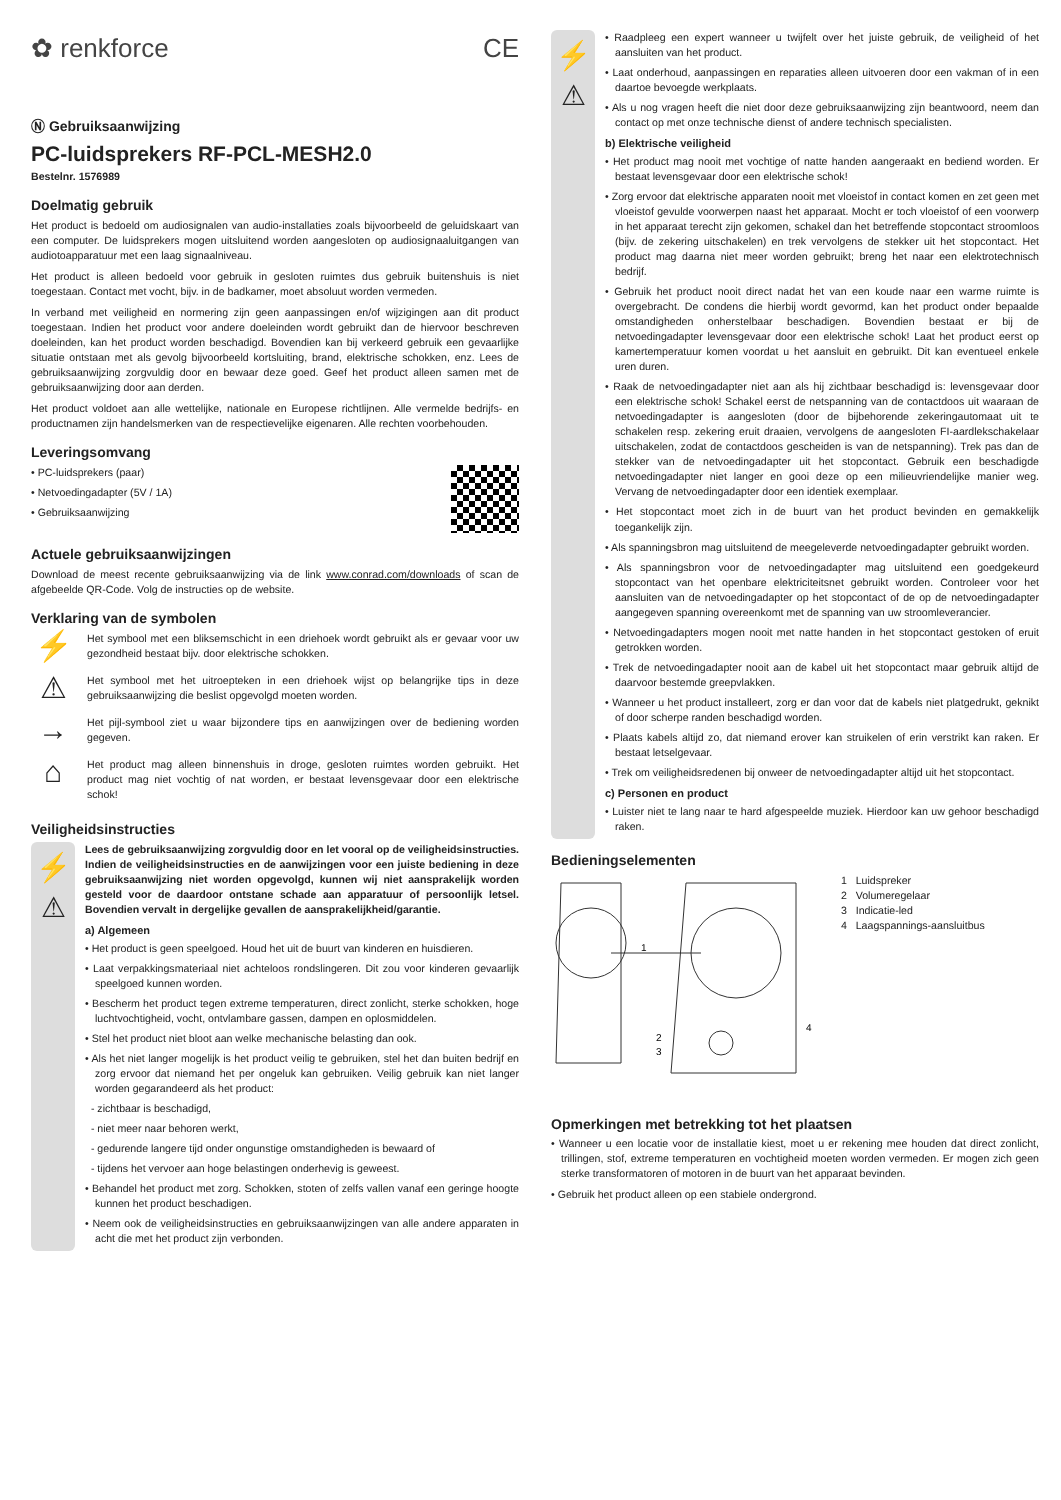✿ renkforce CE
Ⓝ Gebruiksaanwijzing
PC-luidsprekers RF-PCL-MESH2.0
Bestelnr. 1576989
Doelmatig gebruik
Het product is bedoeld om audiosignalen van audio-installaties zoals bijvoorbeeld de geluidskaart van een computer. De luidsprekers mogen uitsluitend worden aangesloten op audiosignaaluitgangen van audiotoapparatuur met een laag signaalniveau.
Het product is alleen bedoeld voor gebruik in gesloten ruimtes dus gebruik buitenshuis is niet toegestaan. Contact met vocht, bijv. in de badkamer, moet absoluut worden vermeden.
In verband met veiligheid en normering zijn geen aanpassingen en/of wijzigingen aan dit product toegestaan. Indien het product voor andere doeleinden wordt gebruikt dan de hiervoor beschreven doeleinden, kan het product worden beschadigd. Bovendien kan bij verkeerd gebruik een gevaarlijke situatie ontstaan met als gevolg bijvoorbeeld kortsluiting, brand, elektrische schokken, enz. Lees de gebruiksaanwijzing zorgvuldig door en bewaar deze goed. Geef het product alleen samen met de gebruiksaanwijzing door aan derden.
Het product voldoet aan alle wettelijke, nationale en Europese richtlijnen. Alle vermelde bedrijfs- en productnamen zijn handelsmerken van de respectievelijke eigenaren. Alle rechten voorbehouden.
Leveringsomvang
• PC-luidsprekers (paar)
• Netvoedingadapter (5V / 1A)
• Gebruiksaanwijzing
Actuele gebruiksaanwijzingen
Download de meest recente gebruiksaanwijzing via de link www.conrad.com/downloads of scan de afgebeelde QR-Code. Volg de instructies op de website.
Verklaring van de symbolen
⚡
Het symbool met een bliksemschicht in een driehoek wordt gebruikt als er gevaar voor uw gezondheid bestaat bijv. door elektrische schokken.
⚠
Het symbool met het uitroepteken in een driehoek wijst op belangrijke tips in deze gebruiksaanwijzing die beslist opgevolgd moeten worden.
→
Het pijl-symbool ziet u waar bijzondere tips en aanwijzingen over de bediening worden gegeven.
⌂
Het product mag alleen binnenshuis in droge, gesloten ruimtes worden gebruikt. Het product mag niet vochtig of nat worden, er bestaat levensgevaar door een elektrische schok!
Veiligheidsinstructies
⚡
⚠
Lees de gebruiksaanwijzing zorgvuldig door en let vooral op de veiligheidsinstructies. Indien de veiligheidsinstructies en de aanwijzingen voor een juiste bediening in deze gebruiksaanwijzing niet worden opgevolgd, kunnen wij niet aansprakelijk worden gesteld voor de daardoor ontstane schade aan apparatuur of persoonlijk letsel. Bovendien vervalt in dergelijke gevallen de aansprakelijkheid/garantie.
a) Algemeen
• Het product is geen speelgoed. Houd het uit de buurt van kinderen en huisdieren.
• Laat verpakkingsmateriaal niet achteloos rondslingeren. Dit zou voor kinderen gevaarlijk speelgoed kunnen worden.
• Bescherm het product tegen extreme temperaturen, direct zonlicht, sterke schokken, hoge luchtvochtigheid, vocht, ontvlambare gassen, dampen en oplosmiddelen.
• Stel het product niet bloot aan welke mechanische belasting dan ook.
• Als het niet langer mogelijk is het product veilig te gebruiken, stel het dan buiten bedrijf en zorg ervoor dat niemand het per ongeluk kan gebruiken. Veilig gebruik kan niet langer worden gegarandeerd als het product:
- zichtbaar is beschadigd,
- niet meer naar behoren werkt,
- gedurende langere tijd onder ongunstige omstandigheden is bewaard of
- tijdens het vervoer aan hoge belastingen onderhevig is geweest.
• Behandel het product met zorg. Schokken, stoten of zelfs vallen vanaf een geringe hoogte kunnen het product beschadigen.
• Neem ook de veiligheidsinstructies en gebruiksaanwijzingen van alle andere apparaten in acht die met het product zijn verbonden.
⚡
⚠
• Raadpleeg een expert wanneer u twijfelt over het juiste gebruik, de veiligheid of het aansluiten van het product.
• Laat onderhoud, aanpassingen en reparaties alleen uitvoeren door een vakman of in een daartoe bevoegde werkplaats.
• Als u nog vragen heeft die niet door deze gebruiksaanwijzing zijn beantwoord, neem dan contact op met onze technische dienst of andere technisch specialisten.
b) Elektrische veiligheid
• Het product mag nooit met vochtige of natte handen aangeraakt en bediend worden. Er bestaat levensgevaar door een elektrische schok!
• Zorg ervoor dat elektrische apparaten nooit met vloeistof in contact komen en zet geen met vloeistof gevulde voorwerpen naast het apparaat. Mocht er toch vloeistof of een voorwerp in het apparaat terecht zijn gekomen, schakel dan het betreffende stopcontact stroomloos (bijv. de zekering uitschakelen) en trek vervolgens de stekker uit het stopcontact. Het product mag daarna niet meer worden gebruikt; breng het naar een elektrotechnisch bedrijf.
• Gebruik het product nooit direct nadat het van een koude naar een warme ruimte is overgebracht. De condens die hierbij wordt gevormd, kan het product onder bepaalde omstandigheden onherstelbaar beschadigen. Bovendien bestaat er bij de netvoedingadapter levensgevaar door een elektrische schok! Laat het product eerst op kamertemperatuur komen voordat u het aansluit en gebruikt. Dit kan eventueel enkele uren duren.
• Raak de netvoedingadapter niet aan als hij zichtbaar beschadigd is: levensgevaar door een elektrische schok! Schakel eerst de netspanning van de contactdoos uit waaraan de netvoedingadapter is aangesloten (door de bijbehorende zekeringautomaat uit te schakelen resp. zekering eruit draaien, vervolgens de aangesloten FI-aardlekschakelaar uitschakelen, zodat de contactdoos gescheiden is van de netspanning). Trek pas dan de stekker van de netvoedingadapter uit het stopcontact. Gebruik een beschadigde netvoedingadapter niet langer en gooi deze op een milieuvriendelijke manier weg. Vervang de netvoedingadapter door een identiek exemplaar.
• Het stopcontact moet zich in de buurt van het product bevinden en gemakkelijk toegankelijk zijn.
• Als spanningsbron mag uitsluitend de meegeleverde netvoedingadapter gebruikt worden.
• Als spanningsbron voor de netvoedingadapter mag uitsluitend een goedgekeurd stopcontact van het openbare elektriciteitsnet gebruikt worden. Controleer voor het aansluiten van de netvoedingadapter op het stopcontact of de op de netvoedingadapter aangegeven spanning overeenkomt met de spanning van uw stroomleverancier.
• Netvoedingadapters mogen nooit met natte handen in het stopcontact gestoken of eruit getrokken worden.
• Trek de netvoedingadapter nooit aan de kabel uit het stopcontact maar gebruik altijd de daarvoor bestemde greepvlakken.
• Wanneer u het product installeert, zorg er dan voor dat de kabels niet platgedrukt, geknikt of door scherpe randen beschadigd worden.
• Plaats kabels altijd zo, dat niemand erover kan struikelen of erin verstrikt kan raken. Er bestaat letselgevaar.
• Trek om veiligheidsredenen bij onweer de netvoedingadapter altijd uit het stopcontact.
c) Personen en product
• Luister niet te lang naar te hard afgespeelde muziek. Hierdoor kan uw gehoor beschadigd raken.
Bedieningselementen
1
2
3
4
1 Luidspreker
2 Volumeregelaar
3 Indicatie-led
4 Laagspannings-aansluitbus
Opmerkingen met betrekking tot het plaatsen
• Wanneer u een locatie voor de installatie kiest, moet u er rekening mee houden dat direct zonlicht, trillingen, stof, extreme temperaturen en vochtigheid moeten worden vermeden. Er mogen zich geen sterke transformatoren of motoren in de buurt van het apparaat bevinden.
• Gebruik het product alleen op een stabiele ondergrond.